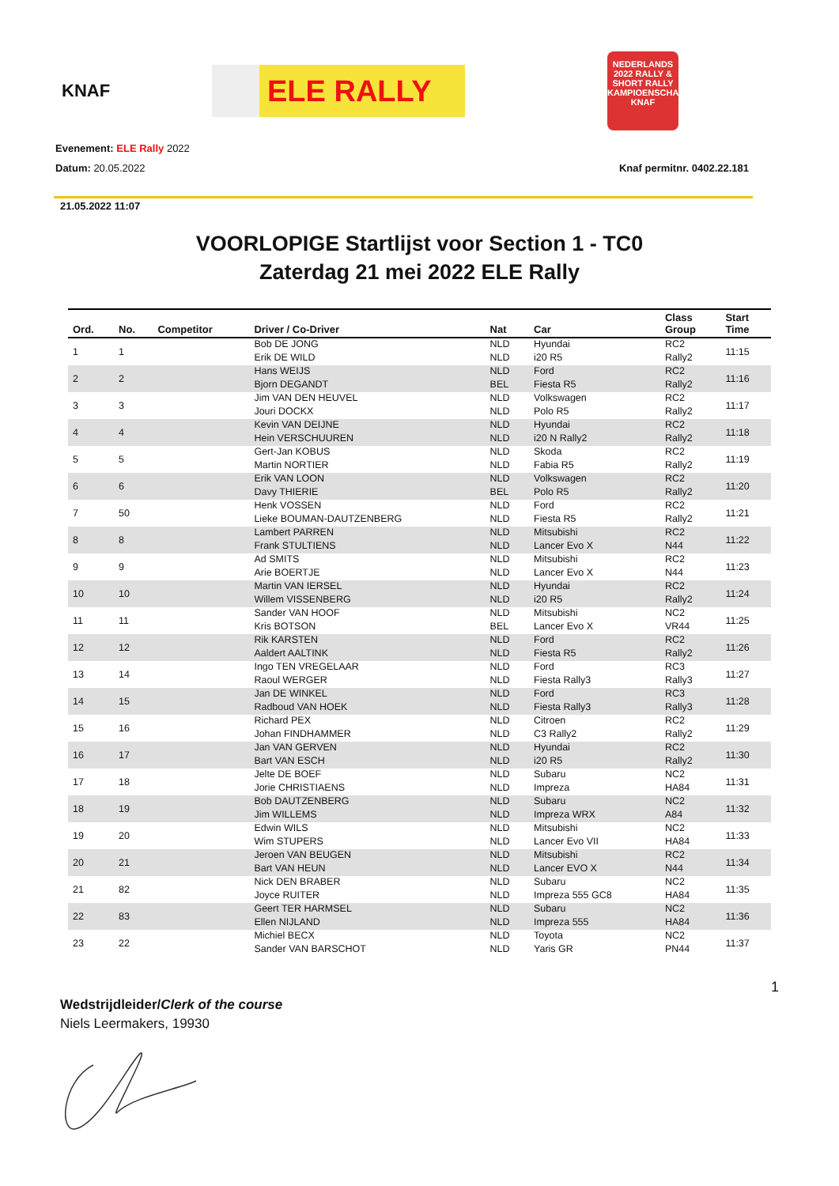KNAF
ELE RALLY
NEDERLANDS 2022 RALLY & SHORT RALLY KAMPIOENSCHAP KNAF
Evenement: ELE Rally 2022
Datum: 20.05.2022 Knaf permitnr. 0402.22.181
21.05.2022 11:07
VOORLOPIGE Startlijst voor Section 1 - TC0
Zaterdag 21 mei 2022 ELE Rally
| Ord. | No. | Competitor | Driver / Co-Driver | Nat | Car | Class Group | Start Time |
| --- | --- | --- | --- | --- | --- | --- | --- |
| 1 | 1 | | Bob DE JONG | NLD | Hyundai | RC2 | 11:15 |
| | | | Erik DE WILD | NLD | i20 R5 | Rally2 | |
| 2 | 2 | | Hans WEIJS | NLD | Ford | RC2 | 11:16 |
| | | | Bjorn DEGANDT | BEL | Fiesta R5 | Rally2 | |
| 3 | 3 | | Jim VAN DEN HEUVEL | NLD | Volkswagen | RC2 | 11:17 |
| | | | Jouri DOCKX | NLD | Polo R5 | Rally2 | |
| 4 | 4 | | Kevin VAN DEIJNE | NLD | Hyundai | RC2 | 11:18 |
| | | | Hein VERSCHUUREN | NLD | i20 N Rally2 | Rally2 | |
| 5 | 5 | | Gert-Jan KOBUS | NLD | Skoda | RC2 | 11:19 |
| | | | Martin NORTIER | NLD | Fabia R5 | Rally2 | |
| 6 | 6 | | Erik VAN LOON | NLD | Volkswagen | RC2 | 11:20 |
| | | | Davy THIERIE | BEL | Polo R5 | Rally2 | |
| 7 | 50 | | Henk VOSSEN | NLD | Ford | RC2 | 11:21 |
| | | | Lieke BOUMAN-DAUTZENBERG | NLD | Fiesta R5 | Rally2 | |
| 8 | 8 | | Lambert PARREN | NLD | Mitsubishi | RC2 | 11:22 |
| | | | Frank STULTIENS | NLD | Lancer Evo X | N44 | |
| 9 | 9 | | Ad SMITS | NLD | Mitsubishi | RC2 | 11:23 |
| | | | Arie BOERTJE | NLD | Lancer Evo X | N44 | |
| 10 | 10 | | Martin VAN IERSEL | NLD | Hyundai | RC2 | 11:24 |
| | | | Willem VISSENBERG | NLD | i20 R5 | Rally2 | |
| 11 | 11 | | Sander VAN HOOF | NLD | Mitsubishi | NC2 | 11:25 |
| | | | Kris BOTSON | BEL | Lancer Evo X | VR44 | |
| 12 | 12 | | Rik KARSTEN | NLD | Ford | RC2 | 11:26 |
| | | | Aaldert AALTINK | NLD | Fiesta R5 | Rally2 | |
| 13 | 14 | | Ingo TEN VREGELAAR | NLD | Ford | RC3 | 11:27 |
| | | | Raoul WERGER | NLD | Fiesta Rally3 | Rally3 | |
| 14 | 15 | | Jan DE WINKEL | NLD | Ford | RC3 | 11:28 |
| | | | Radboud VAN HOEK | NLD | Fiesta Rally3 | Rally3 | |
| 15 | 16 | | Richard PEX | NLD | Citroen | RC2 | 11:29 |
| | | | Johan FINDHAMMER | NLD | C3 Rally2 | Rally2 | |
| 16 | 17 | | Jan VAN GERVEN | NLD | Hyundai | RC2 | 11:30 |
| | | | Bart VAN ESCH | NLD | i20 R5 | Rally2 | |
| 17 | 18 | | Jelte DE BOEF | NLD | Subaru | NC2 | 11:31 |
| | | | Jorie CHRISTIAENS | NLD | Impreza | HA84 | |
| 18 | 19 | | Bob DAUTZENBERG | NLD | Subaru | NC2 | 11:32 |
| | | | Jim WILLEMS | NLD | Impreza WRX | A84 | |
| 19 | 20 | | Edwin WILS | NLD | Mitsubishi | NC2 | 11:33 |
| | | | Wim STUPERS | NLD | Lancer Evo VII | HA84 | |
| 20 | 21 | | Jeroen VAN BEUGEN | NLD | Mitsubishi | RC2 | 11:34 |
| | | | Bart VAN HEUN | NLD | Lancer EVO X | N44 | |
| 21 | 82 | | Nick DEN BRABER | NLD | Subaru | NC2 | 11:35 |
| | | | Joyce RUITER | NLD | Impreza 555 GC8 | HA84 | |
| 22 | 83 | | Geert TER HARMSEL | NLD | Subaru | NC2 | 11:36 |
| | | | Ellen NIJLAND | NLD | Impreza 555 | HA84 | |
| 23 | 22 | | Michiel BECX | NLD | Toyota | NC2 | 11:37 |
| | | | Sander VAN BARSCHOT | NLD | Yaris GR | PN44 | |
1
Wedstrijdleider/Clerk of the course
Niels Leermakers, 19930